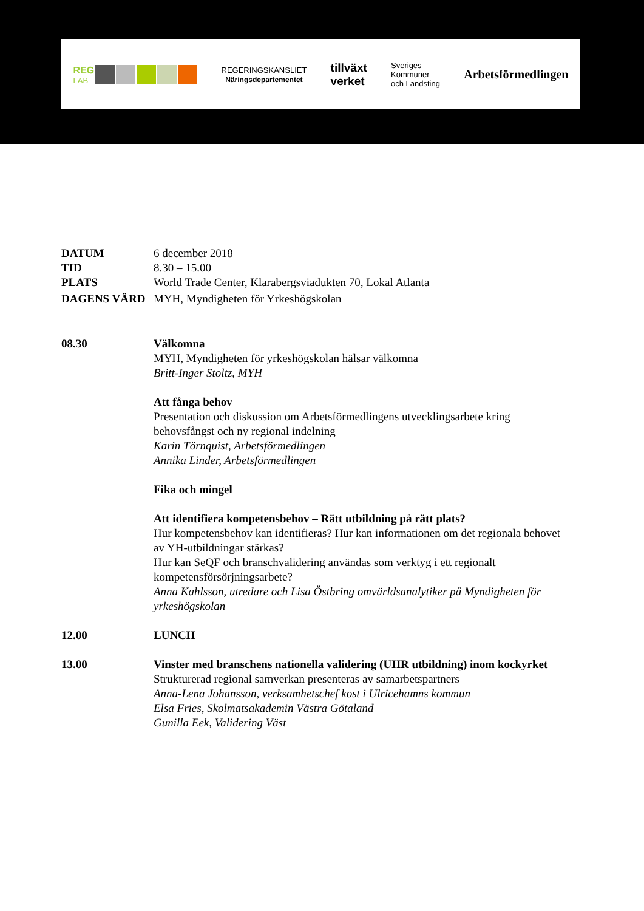REG
LAB
REGERINGSKANSLIET
Näringsdepartementet
tillväxt
verket
Sveriges
Kommuner
och Landsting
Arbetsförmedlingen
DATUM 6 december 2018
TID 8.30 – 15.00
PLATS World Trade Center, Klarabergsviadukten 70, Lokal Atlanta
DAGENS VÄRD MYH, Myndigheten för Yrkeshögskolan
08.30 Välkomna
MYH, Myndigheten för yrkeshögskolan hälsar välkomna
Britt-Inger Stoltz, MYH
Att fånga behov
Presentation och diskussion om Arbetsförmedlingens utvecklingsarbete kring behovsfångst och ny regional indelning
Karin Törnquist, Arbetsförmedlingen
Annika Linder, Arbetsförmedlingen
Fika och mingel
Att identifiera kompetensbehov – Rätt utbildning på rätt plats?
Hur kompetensbehov kan identifieras? Hur kan informationen om det regionala behovet av YH-utbildningar stärkas?
Hur kan SeQF och branschvalidering användas som verktyg i ett regionalt kompetensförsörjningsarbete?
Anna Kahlsson, utredare och Lisa Östbring omvärldsanalytiker på Myndigheten för yrkeshögskolan
12.00 LUNCH
13.00 Vinster med branschens nationella validering (UHR utbildning) inom kockyrket
Strukturerad regional samverkan presenteras av samarbetspartners
Anna-Lena Johansson, verksamhetschef kost i Ulricehamns kommun
Elsa Fries, Skolmatsakademin Västra Götaland
Gunilla Eek, Validering Väst